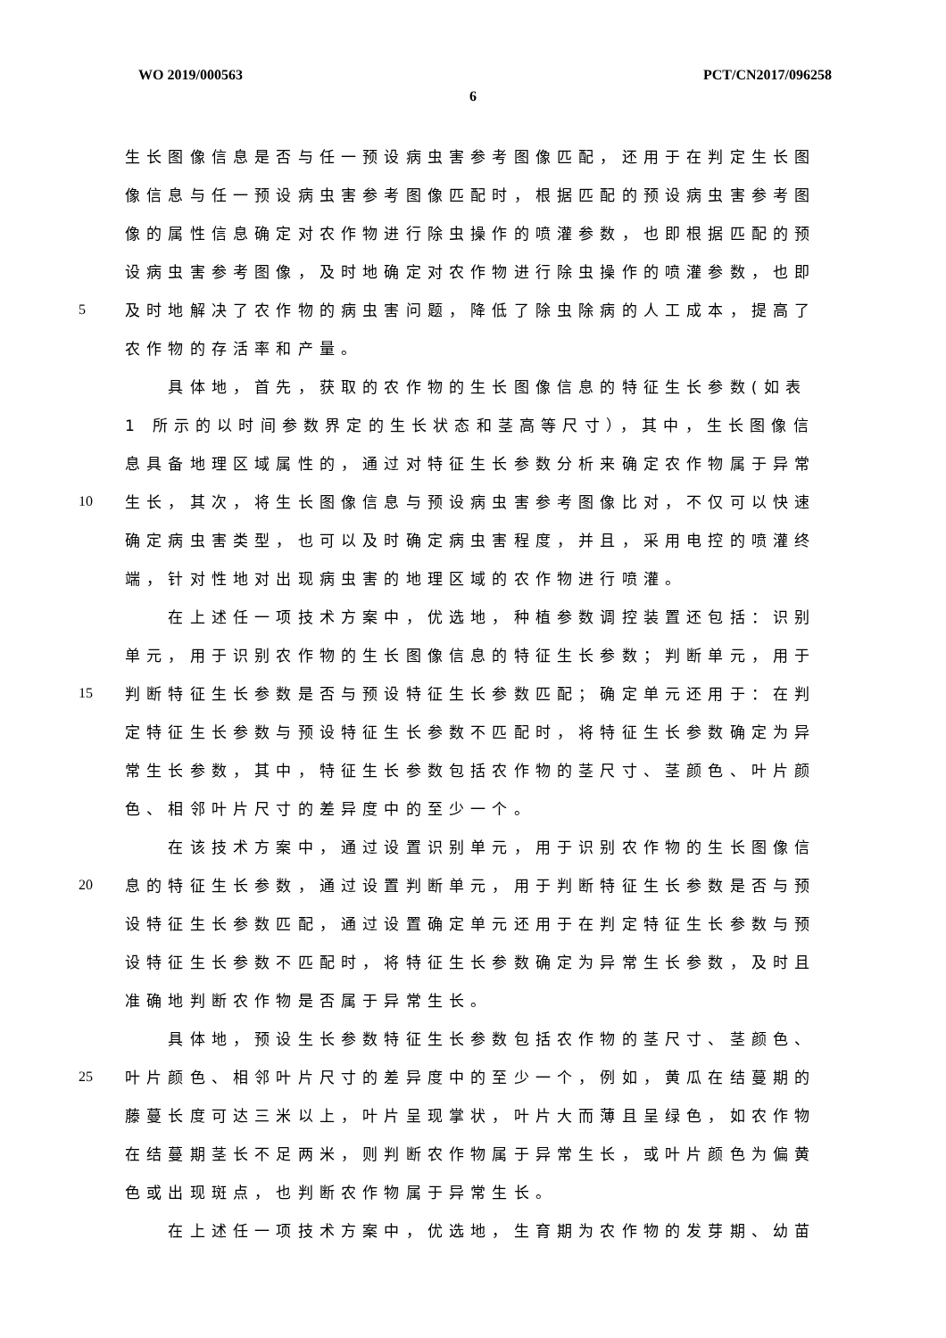WO 2019/000563 PCT/CN2017/096258
6
生长图像信息是否与任一预设病虫害参考图像匹配，还用于在判定生长图
像信息与任一预设病虫害参考图像匹配时，根据匹配的预设病虫害参考图
像的属性信息确定对农作物进行除虫操作的喷灌参数，也即根据匹配的预
设病虫害参考图像，及时地确定对农作物进行除虫操作的喷灌参数，也即
5 及时地解决了农作物的病虫害问题，降低了除虫除病的人工成本，提高了
农作物的存活率和产量。
　　具体地，首先，获取的农作物的生长图像信息的特征生长参数(如表
1 所示的以时间参数界定的生长状态和茎高等尺寸），其中，生长图像信
息具备地理区域属性的，通过对特征生长参数分析来确定农作物属于异常
10 生长，其次，将生长图像信息与预设病虫害参考图像比对，不仅可以快速
确定病虫害类型，也可以及时确定病虫害程度，并且，采用电控的喷灌终
端，针对性地对出现病虫害的地理区域的农作物进行喷灌。
　　在上述任一项技术方案中，优选地，种植参数调控装置还包括：识别
单元，用于识别农作物的生长图像信息的特征生长参数；判断单元，用于
15 判断特征生长参数是否与预设特征生长参数匹配；确定单元还用于：在判
定特征生长参数与预设特征生长参数不匹配时，将特征生长参数确定为异
常生长参数，其中，特征生长参数包括农作物的茎尺寸、茎颜色、叶片颜
色、相邻叶片尺寸的差异度中的至少一个。
　　在该技术方案中，通过设置识别单元，用于识别农作物的生长图像信
20 息的特征生长参数，通过设置判断单元，用于判断特征生长参数是否与预
设特征生长参数匹配，通过设置确定单元还用于在判定特征生长参数与预
设特征生长参数不匹配时，将特征生长参数确定为异常生长参数，及时且
准确地判断农作物是否属于异常生长。
　　具体地，预设生长参数特征生长参数包括农作物的茎尺寸、茎颜色、
25 叶片颜色、相邻叶片尺寸的差异度中的至少一个，例如，黄瓜在结蔓期的
藤蔓长度可达三米以上，叶片呈现掌状，叶片大而薄且呈绿色，如农作物
在结蔓期茎长不足两米，则判断农作物属于异常生长，或叶片颜色为偏黄
色或出现斑点，也判断农作物属于异常生长。
　　在上述任一项技术方案中，优选地，生育期为农作物的发芽期、幼苗